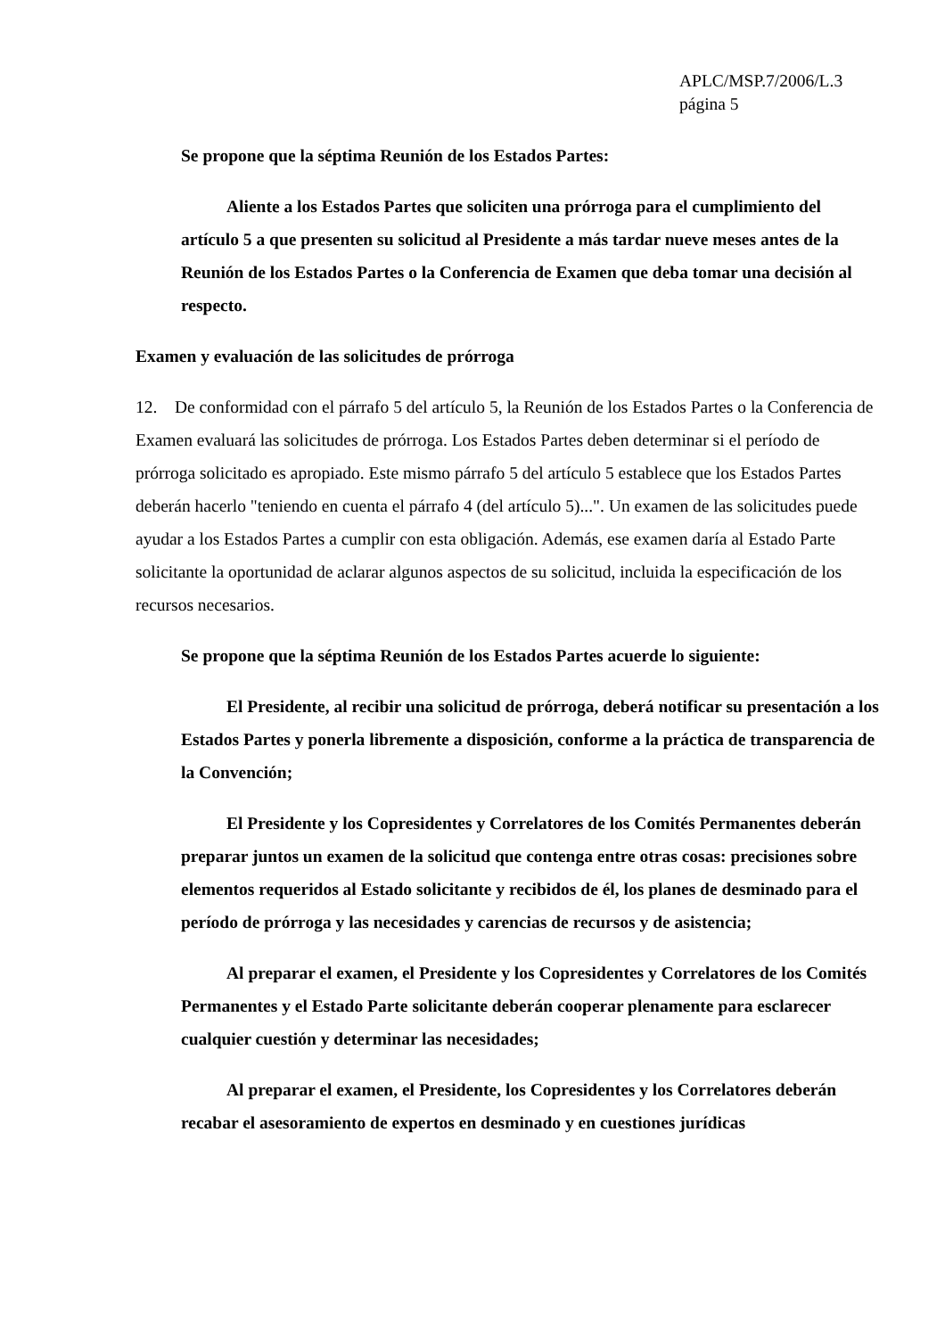APLC/MSP.7/2006/L.3
página 5
Se propone que la séptima Reunión de los Estados Partes:
Aliente a los Estados Partes que soliciten una prórroga para el cumplimiento del artículo 5 a que presenten su solicitud al Presidente a más tardar nueve meses antes de la Reunión de los Estados Partes o la Conferencia de Examen que deba tomar una decisión al respecto.
Examen y evaluación de las solicitudes de prórroga
12. De conformidad con el párrafo 5 del artículo 5, la Reunión de los Estados Partes o la Conferencia de Examen evaluará las solicitudes de prórroga. Los Estados Partes deben determinar si el período de prórroga solicitado es apropiado. Este mismo párrafo 5 del artículo 5 establece que los Estados Partes deberán hacerlo "teniendo en cuenta el párrafo 4 (del artículo 5)...". Un examen de las solicitudes puede ayudar a los Estados Partes a cumplir con esta obligación. Además, ese examen daría al Estado Parte solicitante la oportunidad de aclarar algunos aspectos de su solicitud, incluida la especificación de los recursos necesarios.
Se propone que la séptima Reunión de los Estados Partes acuerde lo siguiente:
El Presidente, al recibir una solicitud de prórroga, deberá notificar su presentación a los Estados Partes y ponerla libremente a disposición, conforme a la práctica de transparencia de la Convención;
El Presidente y los Copresidentes y Correlatores de los Comités Permanentes deberán preparar juntos un examen de la solicitud que contenga entre otras cosas: precisiones sobre elementos requeridos al Estado solicitante y recibidos de él, los planes de desminado para el período de prórroga y las necesidades y carencias de recursos y de asistencia;
Al preparar el examen, el Presidente y los Copresidentes y Correlatores de los Comités Permanentes y el Estado Parte solicitante deberán cooperar plenamente para esclarecer cualquier cuestión y determinar las necesidades;
Al preparar el examen, el Presidente, los Copresidentes y los Correlatores deberán recabar el asesoramiento de expertos en desminado y en cuestiones jurídicas